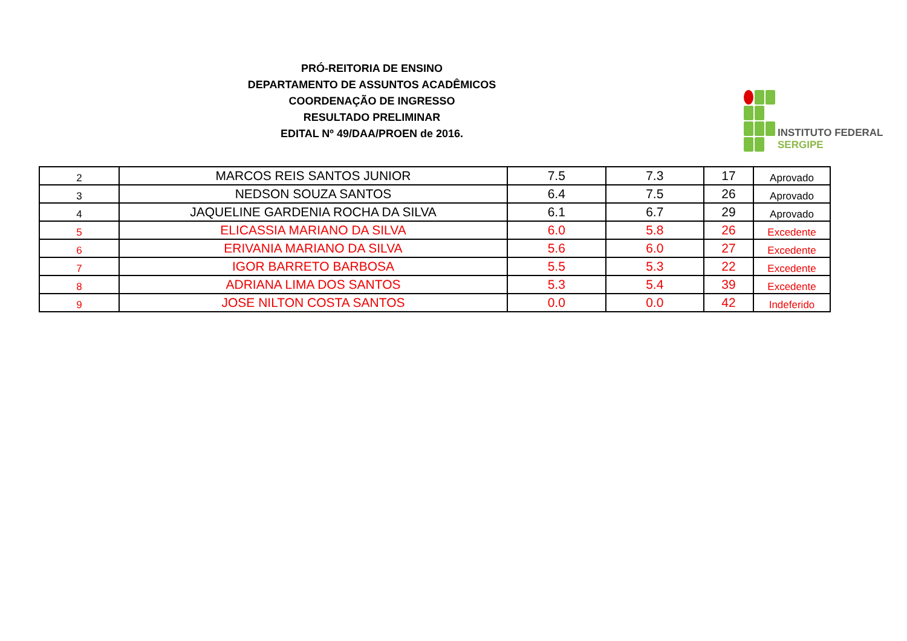PRÓ-REITORIA DE ENSINO
DEPARTAMENTO DE ASSUNTOS ACADÊMICOS
COORDENAÇÃO DE INGRESSO
RESULTADO PRELIMINAR
EDITAL Nº 49/DAA/PROEN de 2016.
INSTITUTO FEDERAL
SERGIPE
| 2 | MARCOS REIS SANTOS JUNIOR | 7.5 | 7.3 | 17 | Aprovado |
| 3 | NEDSON SOUZA SANTOS | 6.4 | 7.5 | 26 | Aprovado |
| 4 | JAQUELINE GARDENIA ROCHA DA SILVA | 6.1 | 6.7 | 29 | Aprovado |
| 5 | ELICASSIA MARIANO DA SILVA | 6.0 | 5.8 | 26 | Excedente |
| 6 | ERIVANIA MARIANO DA SILVA | 5.6 | 6.0 | 27 | Excedente |
| 7 | IGOR BARRETO BARBOSA | 5.5 | 5.3 | 22 | Excedente |
| 8 | ADRIANA LIMA DOS SANTOS | 5.3 | 5.4 | 39 | Excedente |
| 9 | JOSE NILTON COSTA SANTOS | 0.0 | 0.0 | 42 | Indeferido |